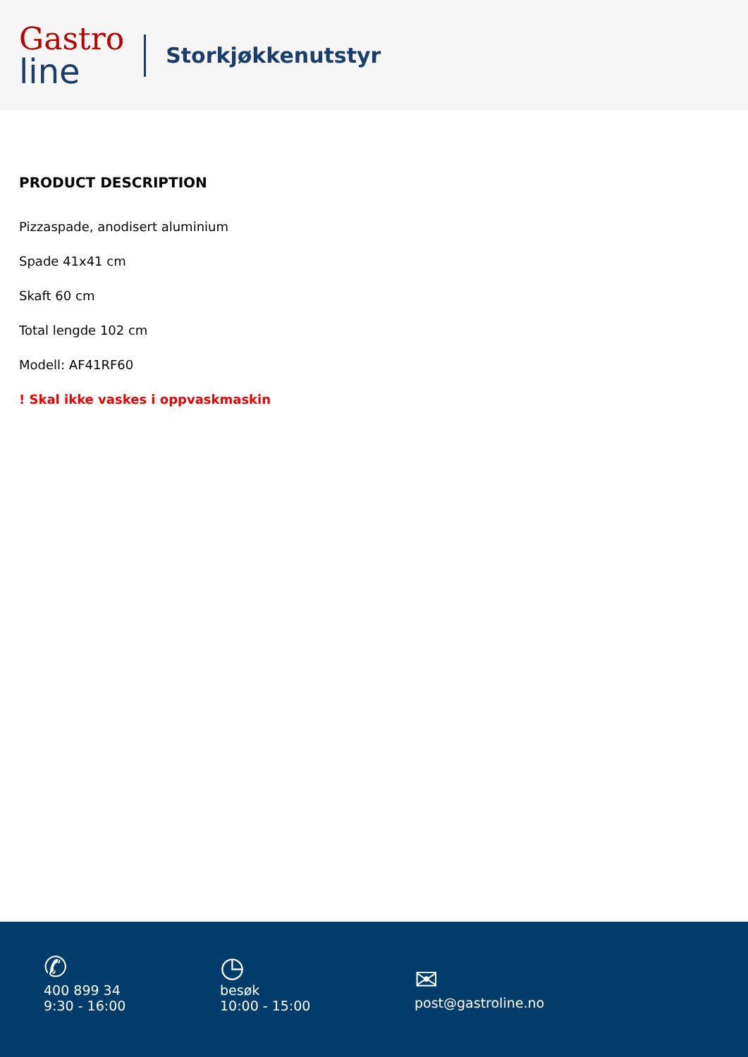Gastro
line
Storkjøkkenutstyr
PRODUCT DESCRIPTION
Pizzaspade, anodisert aluminium
Spade 41x41 cm
Skaft 60 cm
Total lengde 102 cm
Modell: AF41RF60
! Skal ikke vaskes i oppvaskmaskin
✆
400 899 34
9:30 - 16:00
◷
besøk
10:00 - 15:00
✉
post@gastroline.no